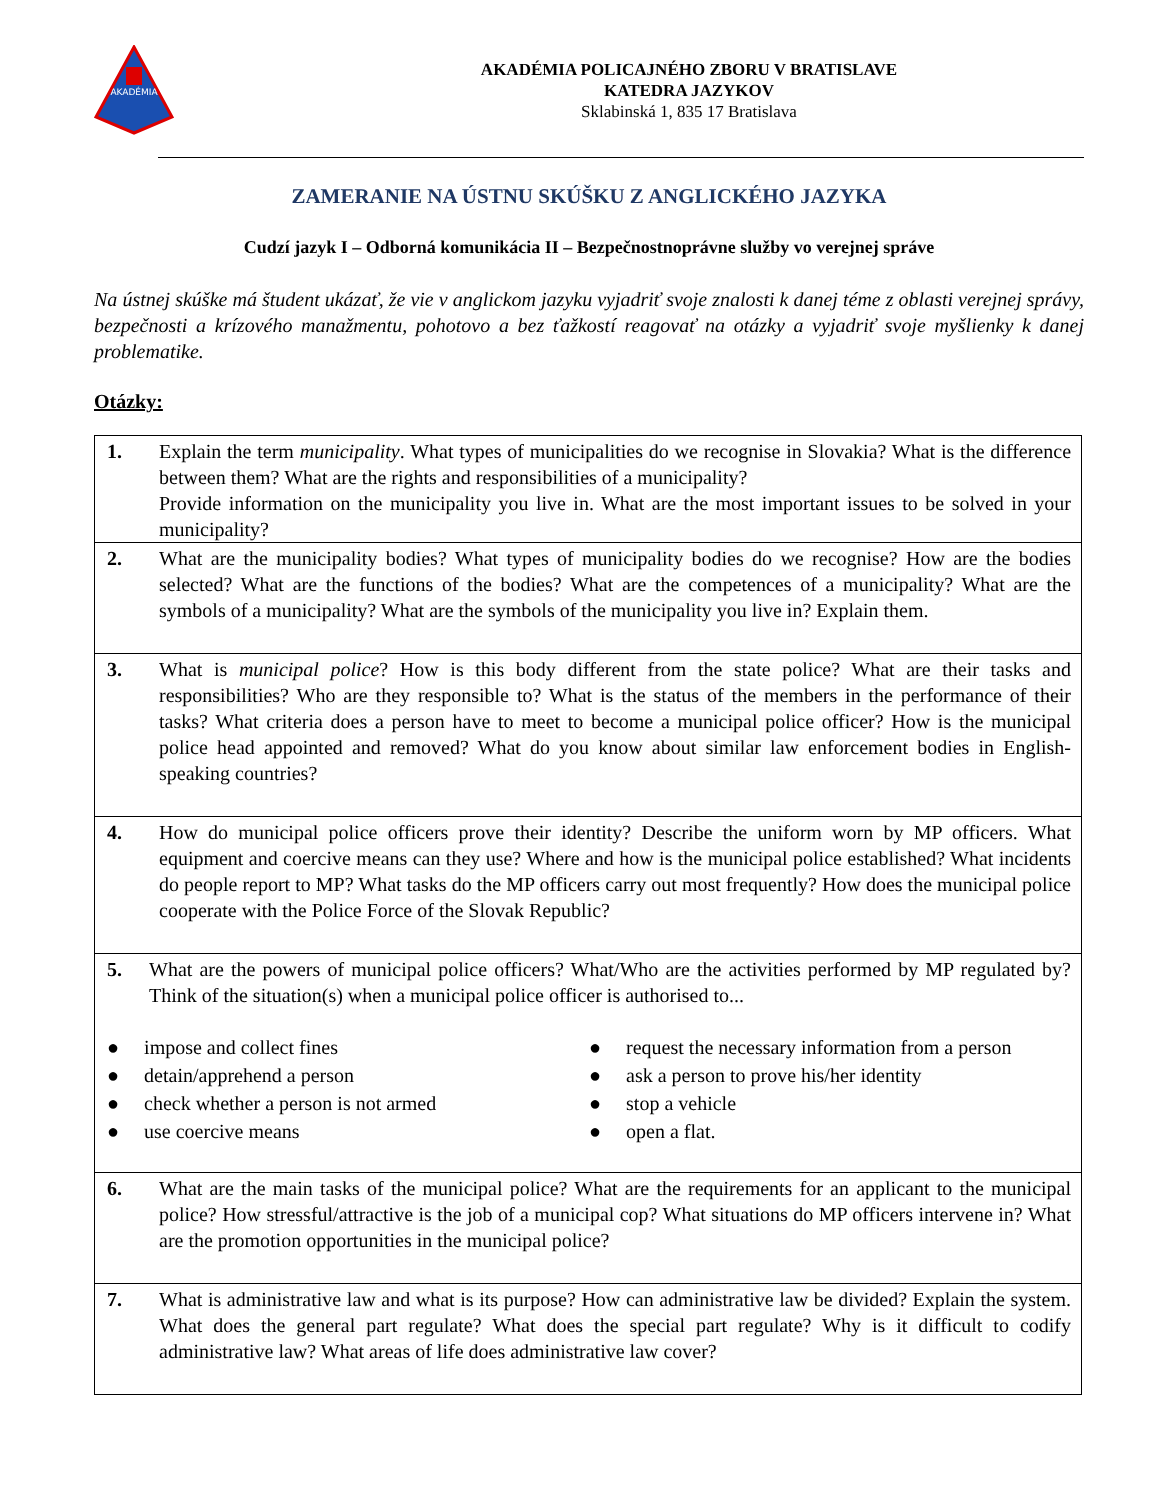AKADÉMIA
AKADÉMIA POLICAJNÉHO ZBORU V BRATISLAVE
KATEDRA JAZYKOV
Sklabinská 1, 835 17 Bratislava
ZAMERANIE NA ÚSTNU SKÚŠKU Z ANGLICKÉHO JAZYKA
Cudzí jazyk I – Odborná komunikácia II – Bezpečnostnoprávne služby vo verejnej správe
Na ústnej skúške má študent ukázať, že vie v anglickom jazyku vyjadriť svoje znalosti k danej téme z oblasti verejnej správy, bezpečnosti a krízového manažmentu, pohotovo a bez ťažkostí reagovať na otázky a vyjadriť svoje myšlienky k danej problematike.
Otázky:
| 1. | Explain the term municipality . What types of municipalities do we recognise in Slovakia? What is the difference between them? What are the rights and responsibilities of a municipality? Provide information on the municipality you live in. What are the most important issues to be solved in your municipality? |
| 2. | What are the municipality bodies? What types of municipality bodies do we recognise? How are the bodies selected? What are the functions of the bodies? What are the competences of a municipality? What are the symbols of a municipality? What are the symbols of the municipality you live in? Explain them. |
| 3. | What is municipal police ? How is this body different from the state police? What are their tasks and responsibilities? Who are they responsible to? What is the status of the members in the performance of their tasks? What criteria does a person have to meet to become a municipal police officer? How is the municipal police head appointed and removed? What do you know about similar law enforcement bodies in English-speaking countries? |
| 4. | How do municipal police officers prove their identity? Describe the uniform worn by MP officers. What equipment and coercive means can they use? Where and how is the municipal police established? What incidents do people report to MP? What tasks do the MP officers carry out most frequently? How does the municipal police cooperate with the Police Force of the Slovak Republic? |
| 5. What are the powers of municipal police officers? What/Who are the activities performed by MP regulated by? Think of the situation(s) when a municipal police officer is authorised to... ● impose and collect fines ● request the necessary information from a person ● detain/apprehend a person ● ask a person to prove his/her identity ● check whether a person is not armed ● stop a vehicle ● use coercive means ● open a flat. | |
| 6. | What are the main tasks of the municipal police? What are the requirements for an applicant to the municipal police? How stressful/attractive is the job of a municipal cop? What situations do MP officers intervene in? What are the promotion opportunities in the municipal police? |
| 7. | What is administrative law and what is its purpose? How can administrative law be divided? Explain the system. What does the general part regulate? What does the special part regulate? Why is it difficult to codify administrative law? What areas of life does administrative law cover? |